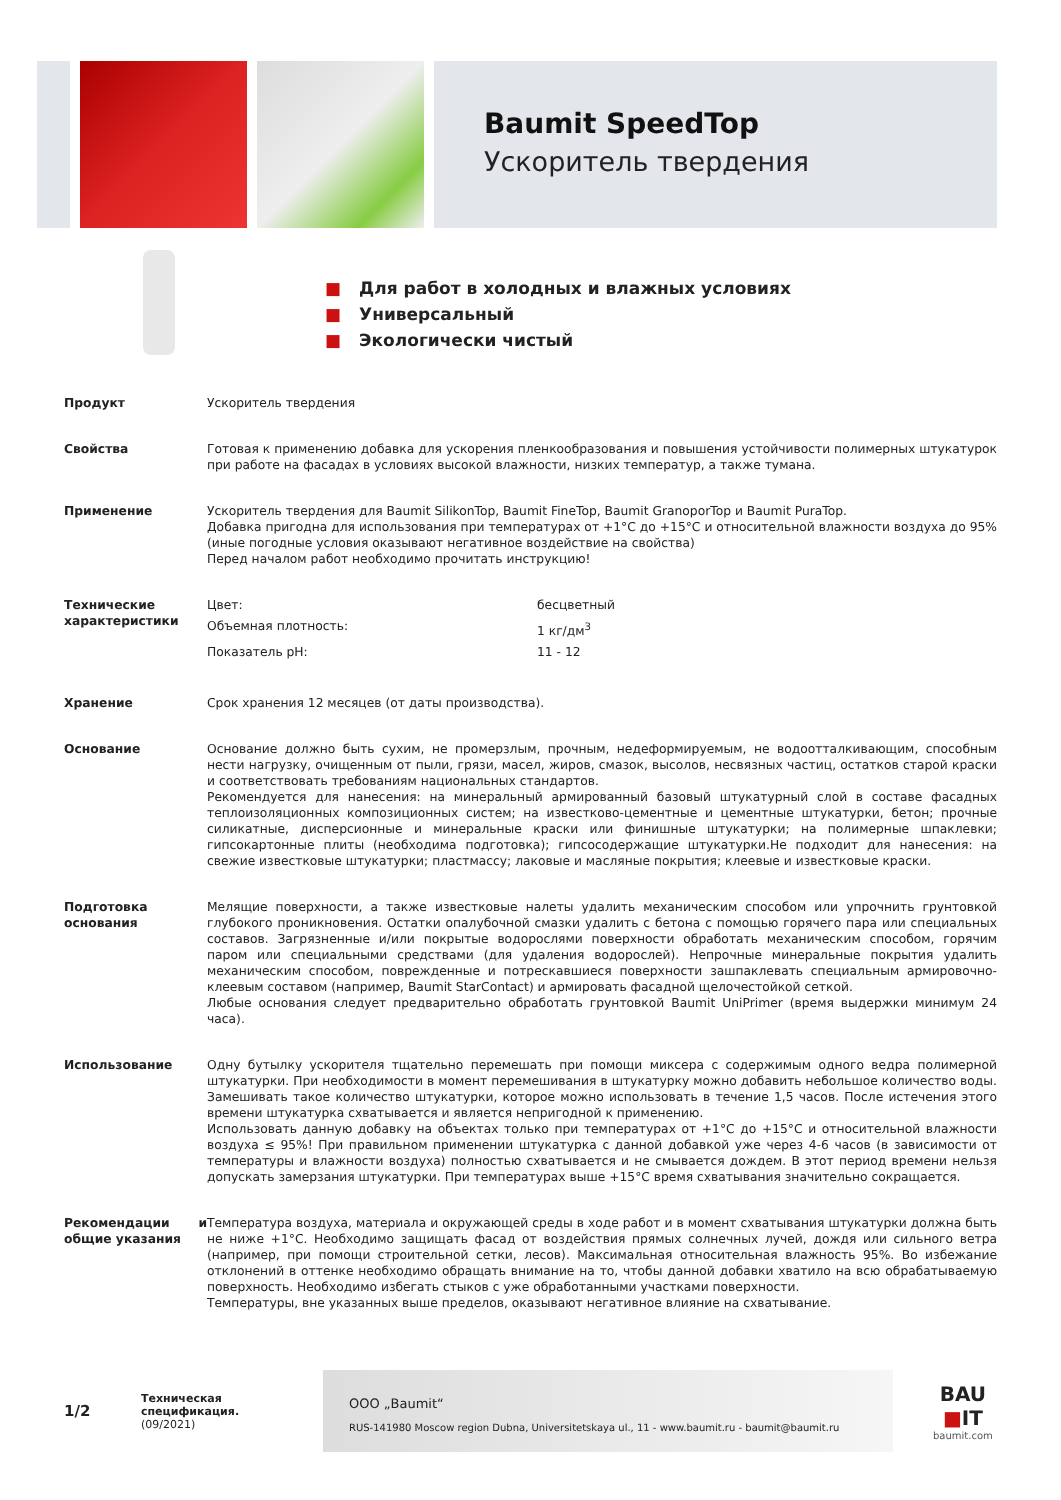Baumit SpeedTop
Ускоритель твердения
■ Для работ в холодных и влажных условиях
■ Универсальный
■ Экологически чистый
| Продукт | Ускоритель твердения |
| Свойства | Готовая к применению добавка для ускорения пленкообразования и повышения устойчивости полимерных штукатурок при работе на фасадах в условиях высокой влажности, низких температур, а также тумана. |
| Применение | Ускоритель твердения для Baumit SilikonTop, Baumit FineTop, Baumit GranoporTop и Baumit PuraTop. Добавка пригодна для использования при температурах от +1°C до +15°C и относительной влажности воздуха до 95% (иные погодные условия оказывают негативное воздействие на свойства) Перед началом работ необходимо прочитать инструкцию! |
| Технические характеристики | / Цвет: / бесцветный / / Объемная плотность: / 1 кг/дм<sup>3</sup> / / Показатель pH: / 11 - 12 / |
| Хранение | Срок хранения 12 месяцев (от даты производства). |
| Основание | Основание должно быть сухим, не промерзлым, прочным, недеформируемым, не водоотталкивающим, способным нести нагрузку, очищенным от пыли, грязи, масел, жиров, смазок, высолов, несвязных частиц, остатков старой краски и соответствовать требованиям национальных стандартов. Рекомендуется для нанесения: на минеральный армированный базовый штукатурный слой в составе фасадных теплоизоляционных композиционных систем; на известково-цементные и цементные штукатурки, бетон; прочные силикатные, дисперсионные и минеральные краски или финишные штукатурки; на полимерные шпаклевки; гипсокартонные плиты (необходима подготовка); гипсосодержащие штукатурки.Не подходит для нанесения: на свежие известковые штукатурки; пластмассу; лаковые и масляные покрытия; клеевые и известковые краски. |
| Подготовка основания | Мелящие поверхности, а также известковые налеты удалить механическим способом или упрочнить грунтовкой глубокого проникновения. Остатки опалубочной смазки удалить с бетона с помощью горячего пара или специальных составов. Загрязненные и/или покрытые водорослями поверхности обработать механическим способом, горячим паром или специальными средствами (для удаления водорослей). Непрочные минеральные покрытия удалить механическим способом, поврежденные и потрескавшиеся поверхности зашпаклевать специальным армировочно-клеевым составом (например, Baumit StarContact) и армировать фасадной щелочестойкой сеткой. Любые основания следует предварительно обработать грунтовкой Baumit UniPrimer (время выдержки минимум 24 часа). |
| Использование | Одну бутылку ускорителя тщательно перемешать при помощи миксера с содержимым одного ведра полимерной штукатурки. При необходимости в момент перемешивания в штукатурку можно добавить небольшое количество воды. Замешивать такое количество штукатурки, которое можно использовать в течение 1,5 часов. После истечения этого времени штукатурка схватывается и является непригодной к применению. Использовать данную добавку на объектах только при температурах от +1°C до +15°C и относительной влажности воздуха ≤ 95%! При правильном применении штукатурка с данной добавкой уже через 4-6 часов (в зависимости от температуры и влажности воздуха) полностью схватывается и не смывается дождем. В этот период времени нельзя допускать замерзания штукатурки. При температурах выше +15°C время схватывания значительно сокращается. |
| Рекомендации и общие указания | Температура воздуха, материала и окружающей среды в ходе работ и в момент схватывания штукатурки должна быть не ниже +1°C. Необходимо защищать фасад от воздействия прямых солнечных лучей, дождя или сильного ветра (например, при помощи строительной сетки, лесов). Максимальная относительная влажность 95%. Во избежание отклонений в оттенке необходимо обращать внимание на то, чтобы данной добавки хватило на всю обрабатываемую поверхность. Необходимо избегать стыков с уже обработанными участками поверхности. Температуры, вне указанных выше пределов, оказывают негативное влияние на схватывание. |
1/2
Техническая спецификация.
(09/2021)
ООО „Baumit“
RUS-141980 Moscow region Dubna, Universitetskaya ul., 11 - www.baumit.ru - baumit@baumit.ru
BAU
■IT
baumit.com